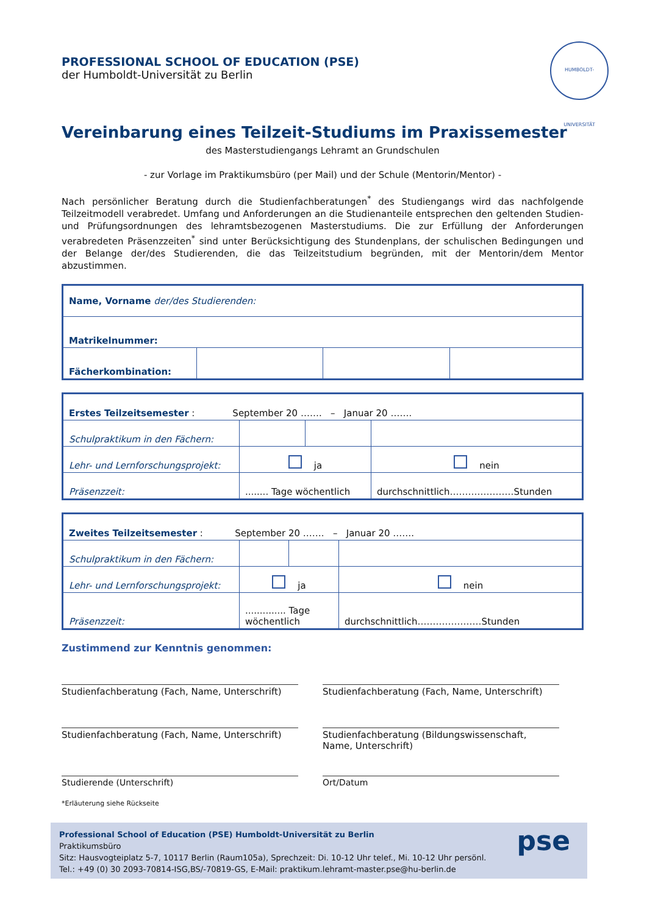PROFESSIONAL SCHOOL OF EDUCATION (PSE)
der Humboldt-Universität zu Berlin
HUMBOLDT-UNIVERSITÄT
Vereinbarung eines Teilzeit-Studiums im Praxissemester
des Masterstudiengangs Lehramt an Grundschulen
- zur Vorlage im Praktikumsbüro (per Mail) und der Schule (Mentorin/Mentor) -
Nach persönlicher Beratung durch die Studienfachberatungen<sup>*</sup> des Studiengangs wird das nachfolgende Teilzeitmodell verabredet. Umfang und Anforderungen an die Studienanteile entsprechen den geltenden Studien- und Prüfungsordnungen des lehramtsbezogenen Masterstudiums. Die zur Erfüllung der Anforderungen verabredeten Präsenzzeiten<sup>*</sup> sind unter Berücksichtigung des Stundenplans, der schulischen Bedingungen und der Belange der/des Studierenden, die das Teilzeitstudium begründen, mit der Mentorin/dem Mentor abzustimmen.
| Name, Vorname der/des Studierenden: | | | |
| Matrikelnummer: | | | |
| Fächerkombination: | | | |
| Erstes Teilzeitsemester : September 20 ……. – Januar 20 ……. | | | |
| Schulpraktikum in den Fächern: | | | |
| Lehr- und Lernforschungsprojekt: | ja | | nein |
| Präsenzzeit: | ........ Tage wöchentlich | | durchschnittlich…………………Stunden |
| Zweites Teilzeitsemester : September 20 ……. – Januar 20 ……. | | | |
| Schulpraktikum in den Fächern: | | | |
| Lehr- und Lernforschungsprojekt: | ja | | nein |
| Präsenzzeit: | .............. Tage wöchentlich | | durchschnittlich…………………Stunden |
Zustimmend zur Kenntnis genommen:
Studienfachberatung (Fach, Name, Unterschrift)
Studienfachberatung (Fach, Name, Unterschrift)
Studienfachberatung (Fach, Name, Unterschrift)
Studienfachberatung (Bildungswissenschaft, Name, Unterschrift)
Studierende (Unterschrift) Ort/Datum
*Erläuterung siehe Rückseite
Professional School of Education (PSE) Humboldt-Universität zu Berlin
Praktikumsbüro
Sitz: Hausvogteiplatz 5-7, 10117 Berlin (Raum105a), Sprechzeit: Di. 10-12 Uhr telef., Mi. 10-12 Uhr persönl.
Tel.: +49 (0) 30 2093-70814-ISG,BS/-70819-GS, E-Mail: praktikum.lehramt-master.pse@hu-berlin.de
pse